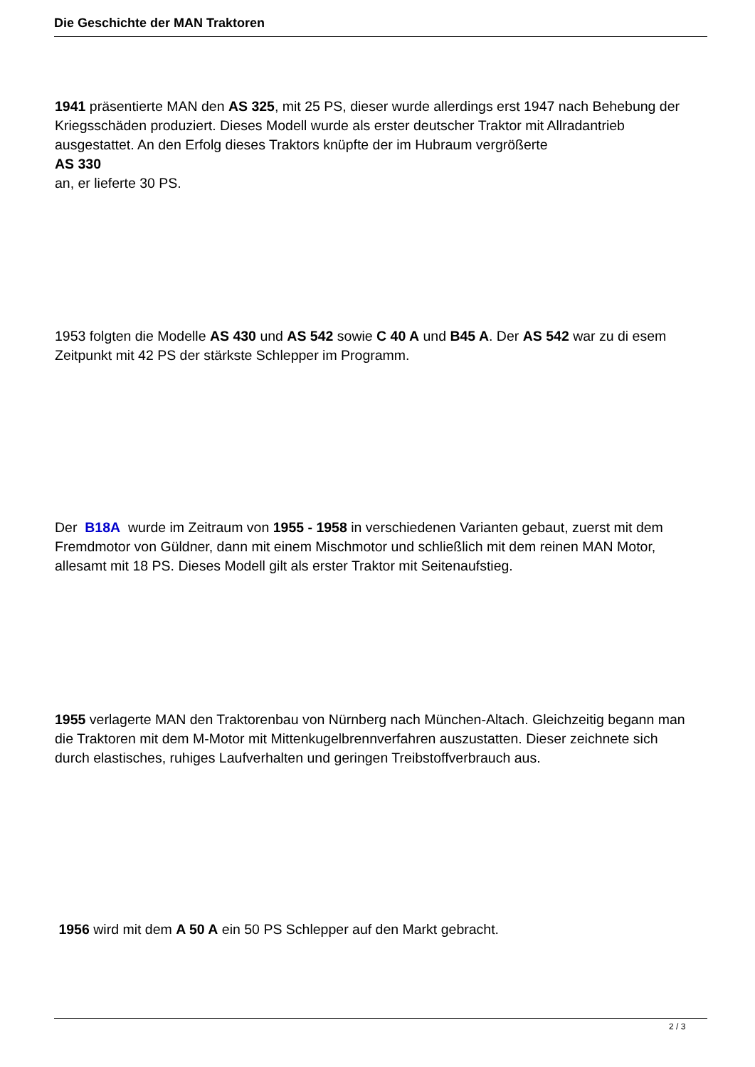Die Geschichte der MAN Traktoren
1941 präsentierte MAN den AS 325, mit 25 PS, dieser wurde allerdings erst 1947 nach Behebung der Kriegsschäden produziert. Dieses Modell wurde als erster deutscher Traktor mit Allradantrieb ausgestattet. An den Erfolg dieses Traktors knüpfte der im Hubraum vergrößerte
AS 330
an, er lieferte 30 PS.
1953 folgten die Modelle AS 430 und AS 542 sowie C 40 A und B45 A. Der AS 542 war zu di esem Zeitpunkt mit 42 PS der stärkste Schlepper im Programm.
Der B18A wurde im Zeitraum von 1955 - 1958 in verschiedenen Varianten gebaut, zuerst mit dem Fremdmotor von Güldner, dann mit einem Mischmotor und schließlich mit dem reinen MAN Motor, allesamt mit 18 PS. Dieses Modell gilt als erster Traktor mit Seitenaufstieg.
1955 verlagerte MAN den Traktorenbau von Nürnberg nach München-Altach. Gleichzeitig begann man die Traktoren mit dem M-Motor mit Mittenkugelbrennverfahren auszustatten. Dieser zeichnete sich durch elastisches, ruhiges Laufverhalten und geringen Treibstoffverbrauch aus.
1956 wird mit dem A 50 A ein 50 PS Schlepper auf den Markt gebracht.
2 / 3